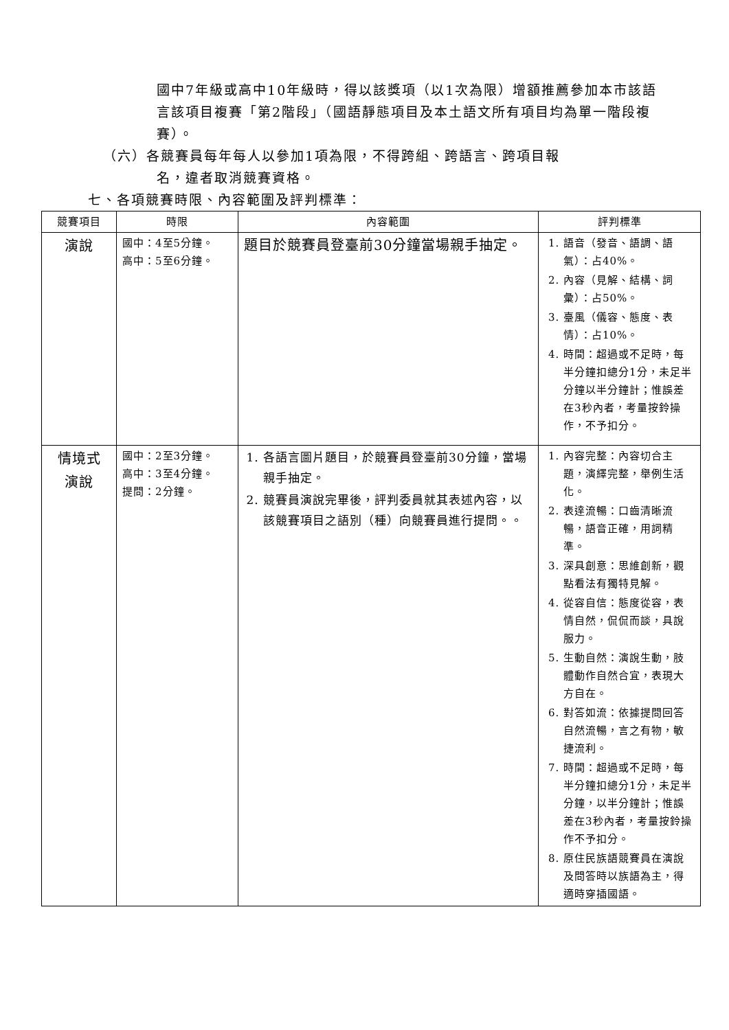國中7年級或高中10年級時，得以該獎項（以1次為限）增額推薦參加本市該語言該項目複賽「第2階段」（國語靜態項目及本土語文所有項目均為單一階段複賽）。
（六）各競賽員每年每人以參加1項為限，不得跨組、跨語言、跨項目報
名，違者取消競賽資格。
七、各項競賽時限、內容範圍及評判標準：
| 競賽項目 | 時限 | 內容範圍 | 評判標準 |
| --- | --- | --- | --- |
| 演說 | 國中：4至5分鐘。 高中：5至6分鐘。 | 題目於競賽員登臺前30分鐘當場親手抽定。 | 1. 語音（發音、語調、語氣）：占40%。 2. 內容（見解、結構、詞彙）：占50%。 3. 臺風（儀容、態度、表情）：占10%。 4. 時間：超過或不足時，每半分鐘扣總分1分，未足半分鐘以半分鐘計；惟誤差在3秒內者，考量按鈴操作，不予扣分。 |
| 情境式 演說 | 國中：2至3分鐘。 高中：3至4分鐘。 提問：2分鐘。 | 1. 各語言圖片題目，於競賽員登臺前30分鐘，當場親手抽定。 2. 競賽員演說完畢後，評判委員就其表述內容，以該競賽項目之語別（種）向競賽員進行提問。。 | 1. 內容完整：內容切合主題，演繹完整，舉例生活化。 2. 表達流暢：口齒清晰流暢，語音正確，用詞精準。 3. 深具創意：思維創新，觀點看法有獨特見解。 4. 從容自信：態度從容，表情自然，侃侃而談，具說服力。 5. 生動自然：演說生動，肢體動作自然合宜，表現大方自在。 6. 對答如流：依據提問回答自然流暢，言之有物，敏捷流利。 7. 時間：超過或不足時，每半分鐘扣總分1分，未足半分鐘，以半分鐘計；惟誤差在3秒內者，考量按鈴操作不予扣分。 8. 原住民族語競賽員在演說及問答時以族語為主，得適時穿插國語。 |